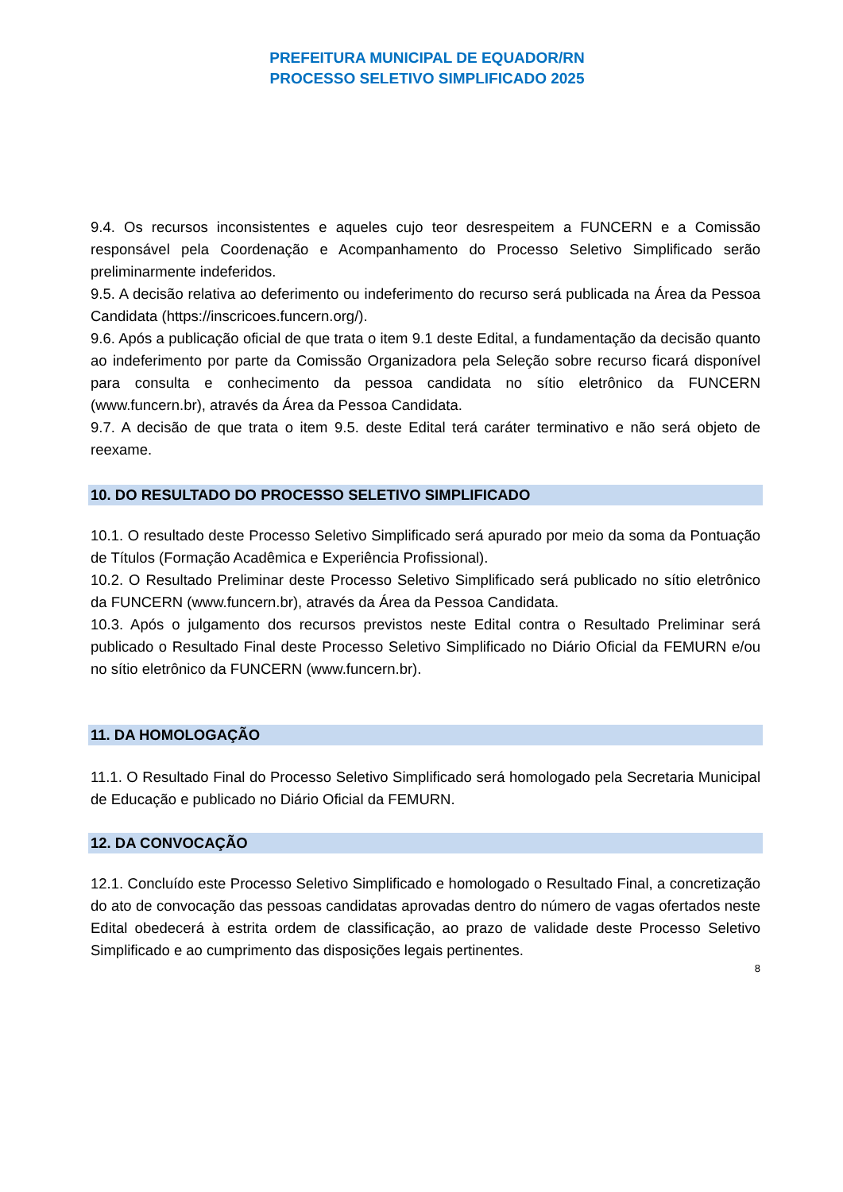PREFEITURA MUNICIPAL DE EQUADOR/RN
PROCESSO SELETIVO SIMPLIFICADO 2025
9.4. Os recursos inconsistentes e aqueles cujo teor desrespeitem a FUNCERN e a Comissão responsável pela Coordenação e Acompanhamento do Processo Seletivo Simplificado serão preliminarmente indeferidos.
9.5. A decisão relativa ao deferimento ou indeferimento do recurso será publicada na Área da Pessoa Candidata (https://inscricoes.funcern.org/).
9.6. Após a publicação oficial de que trata o item 9.1 deste Edital, a fundamentação da decisão quanto ao indeferimento por parte da Comissão Organizadora pela Seleção sobre recurso ficará disponível para consulta e conhecimento da pessoa candidata no sítio eletrônico da FUNCERN (www.funcern.br), através da Área da Pessoa Candidata.
9.7. A decisão de que trata o item 9.5. deste Edital terá caráter terminativo e não será objeto de reexame.
10. DO RESULTADO DO PROCESSO SELETIVO SIMPLIFICADO
10.1. O resultado deste Processo Seletivo Simplificado será apurado por meio da soma da Pontuação de Títulos (Formação Acadêmica e Experiência Profissional).
10.2. O Resultado Preliminar deste Processo Seletivo Simplificado será publicado no sítio eletrônico da FUNCERN (www.funcern.br), através da Área da Pessoa Candidata.
10.3. Após o julgamento dos recursos previstos neste Edital contra o Resultado Preliminar será publicado o Resultado Final deste Processo Seletivo Simplificado no Diário Oficial da FEMURN e/ou no sítio eletrônico da FUNCERN (www.funcern.br).
11. DA HOMOLOGAÇÃO
11.1. O Resultado Final do Processo Seletivo Simplificado será homologado pela Secretaria Municipal de Educação e publicado no Diário Oficial da FEMURN.
12. DA CONVOCAÇÃO
12.1. Concluído este Processo Seletivo Simplificado e homologado o Resultado Final, a concretização do ato de convocação das pessoas candidatas aprovadas dentro do número de vagas ofertados neste Edital obedecerá à estrita ordem de classificação, ao prazo de validade deste Processo Seletivo Simplificado e ao cumprimento das disposições legais pertinentes.
8